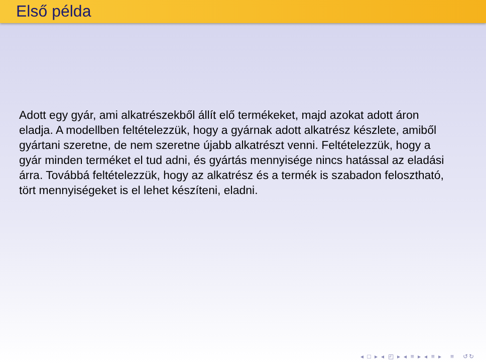Első példa
Adott egy gyár, ami alkatrészekből állít elő termékeket, majd azokat adott áron eladja. A modellben feltételezzük, hogy a gyárnak adott alkatrész készlete, amiből gyártani szeretne, de nem szeretne újabb alkatrészt venni. Feltételezzük, hogy a gyár minden terméket el tud adni, és gyártás mennyisége nincs hatással az eladási árra. Továbbá feltételezzük, hogy az alkatrész és a termék is szabadon felosztható, tört mennyiségeket is el lehet készíteni, eladni.
◂ □ ▸ ◂ ◰ ▸ ◂ ≡ ▸ ◂ ≡ ▸ ≡ ↺↻